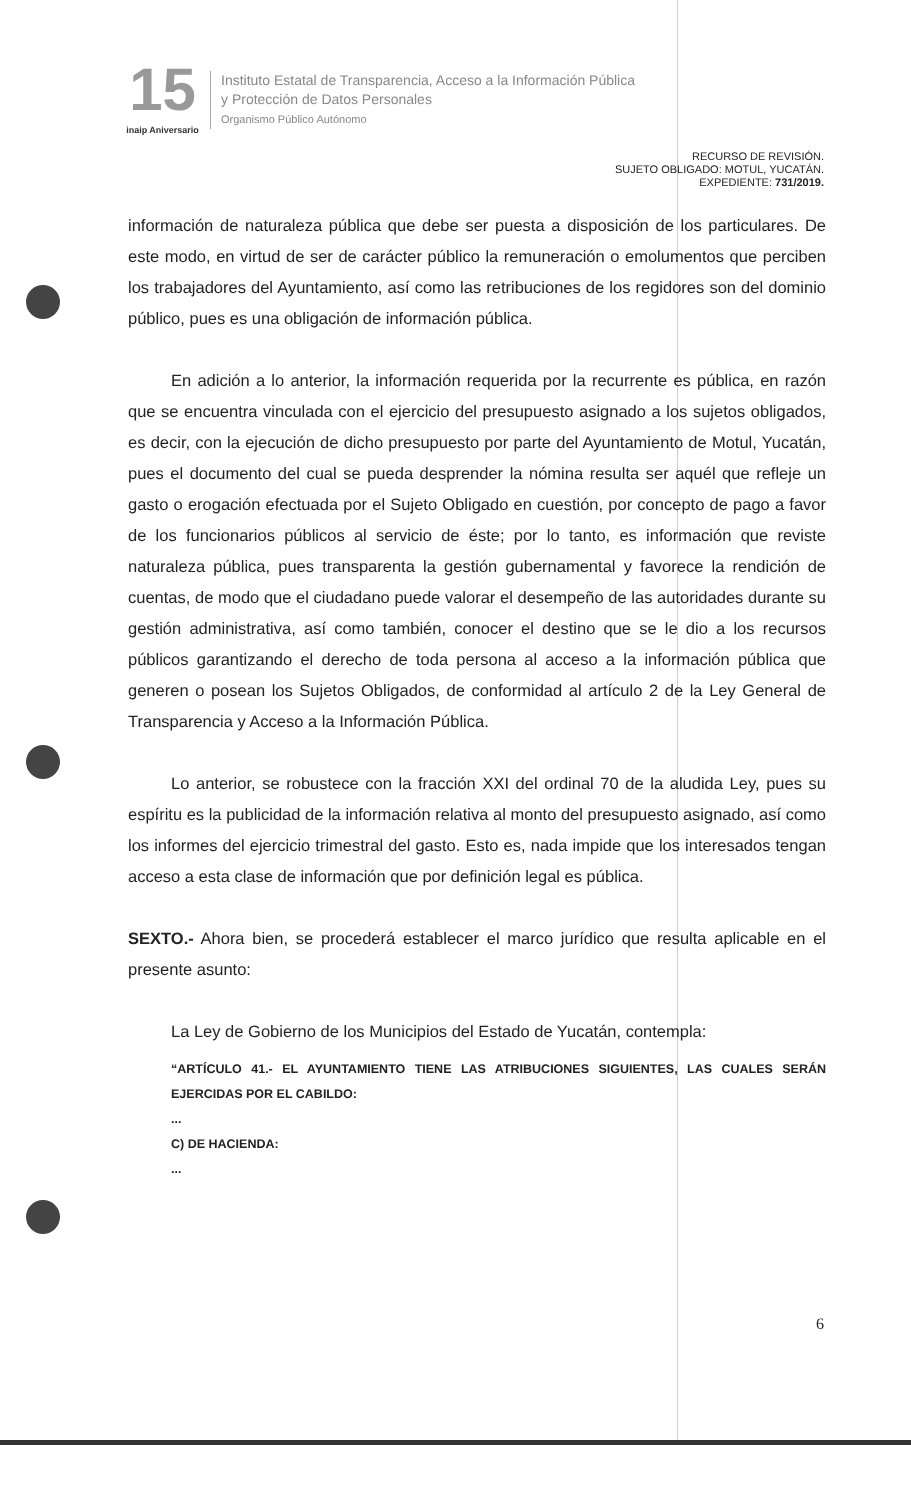15
inaip Aniversario
Instituto Estatal de Transparencia, Acceso a la Información Pública
y Protección de Datos Personales
Organismo Público Autónomo
RECURSO DE REVISIÓN.
SUJETO OBLIGADO: MOTUL, YUCATÁN.
EXPEDIENTE: 731/2019.
información de naturaleza pública que debe ser puesta a disposición de los particulares. De este modo, en virtud de ser de carácter público la remuneración o emolumentos que perciben los trabajadores del Ayuntamiento, así como las retribuciones de los regidores son del dominio público, pues es una obligación de información pública.
En adición a lo anterior, la información requerida por la recurrente es pública, en razón que se encuentra vinculada con el ejercicio del presupuesto asignado a los sujetos obligados, es decir, con la ejecución de dicho presupuesto por parte del Ayuntamiento de Motul, Yucatán, pues el documento del cual se pueda desprender la nómina resulta ser aquél que refleje un gasto o erogación efectuada por el Sujeto Obligado en cuestión, por concepto de pago a favor de los funcionarios públicos al servicio de éste; por lo tanto, es información que reviste naturaleza pública, pues transparenta la gestión gubernamental y favorece la rendición de cuentas, de modo que el ciudadano puede valorar el desempeño de las autoridades durante su gestión administrativa, así como también, conocer el destino que se le dio a los recursos públicos garantizando el derecho de toda persona al acceso a la información pública que generen o posean los Sujetos Obligados, de conformidad al artículo 2 de la Ley General de Transparencia y Acceso a la Información Pública.
Lo anterior, se robustece con la fracción XXI del ordinal 70 de la aludida Ley, pues su espíritu es la publicidad de la información relativa al monto del presupuesto asignado, así como los informes del ejercicio trimestral del gasto. Esto es, nada impide que los interesados tengan acceso a esta clase de información que por definición legal es pública.
SEXTO.- Ahora bien, se procederá establecer el marco jurídico que resulta aplicable en el presente asunto:
La Ley de Gobierno de los Municipios del Estado de Yucatán, contempla:
“ARTÍCULO 41.- EL AYUNTAMIENTO TIENE LAS ATRIBUCIONES SIGUIENTES, LAS CUALES SERÁN EJERCIDAS POR EL CABILDO:
...
C) DE HACIENDA:
...
6